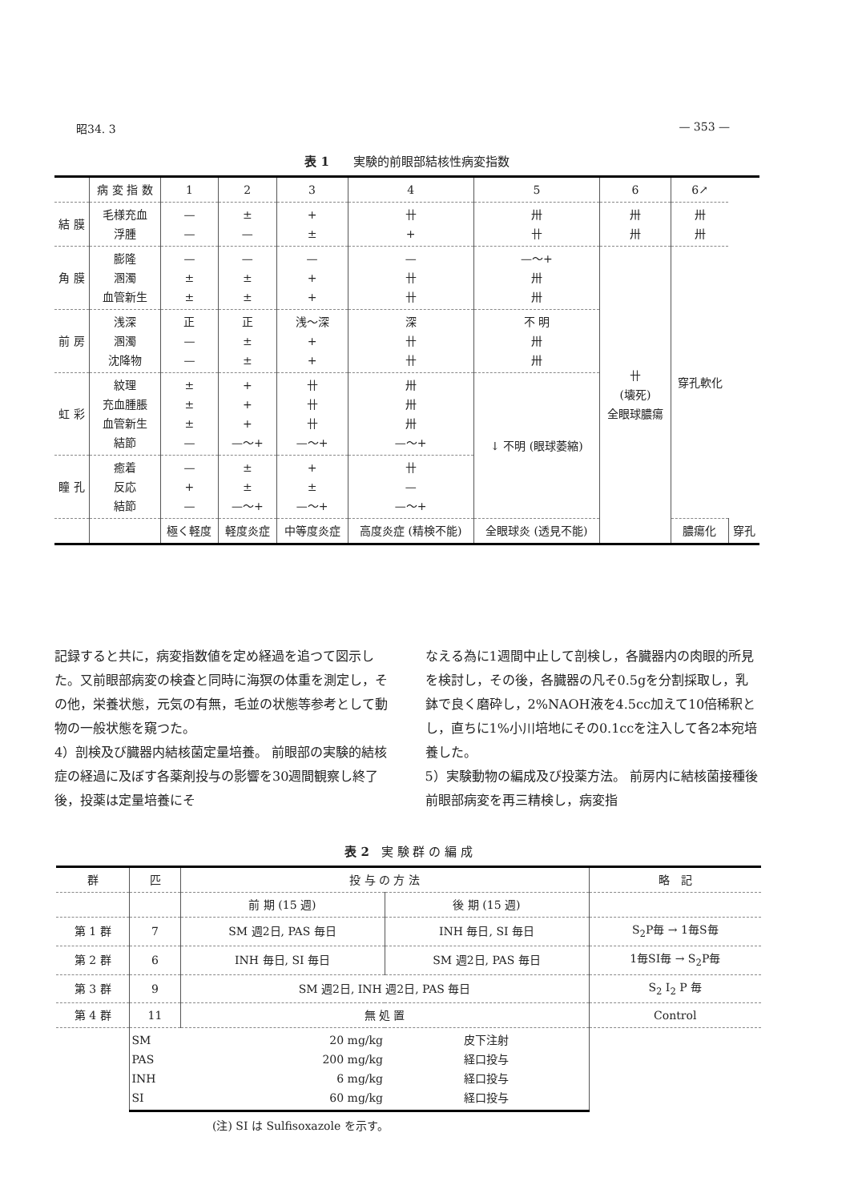昭34. 3 — 353 —
表 1　　実験的前眼部結核性病変指数
| | 病 変 指 数 | 1 | 2 | 3 | 4 | 5 | 6 | 6↗ | |
| --- | --- | --- | --- | --- | --- | --- | --- | --- | --- |
| 結 膜 | 毛様充血 浮腫 | — — | ± — | + ± | 卄 + | 卅 卄 | 卅 卅 | 卅 卅 | |
| 角 膜 | 膨隆 溷濁 血管新生 | — ± ± | — ± ± | — + + | — 卄 卄 | —〜+ 卅 卅 | 卄 (壊死) 全眼球膿瘍 | 穿孔軟化 | |
| 前 房 | 浅深 溷濁 沈降物 | 正 — — | 正 ± ± | 浅〜深 + + | 深 卄 卄 | 不 明 卅 卅 | | | |
| 虹 彩 | 紋理 充血腫脹 血管新生 結節 | ± ± ± — | + + + —〜+ | 卄 卄 卄 —〜+ | 卅 卅 卅 —〜+ | ↓ 不明 (眼球萎縮) | | | |
| 瞳 孔 | 癒着 反応 結節 | — + — | ± ± —〜+ | + ± —〜+ | 卄 — —〜+ | | | | |
| | | 極く軽度 | 軽度炎症 | 中等度炎症 | 高度炎症 (精検不能) | 全眼球炎 (透見不能) | | 膿瘍化 | 穿孔 |
記録すると共に，病変指数値を定め経過を追つて図示した。又前眼部病変の検査と同時に海猽の体重を測定し，その他，栄養状態，元気の有無，毛並の状態等参考として動物の一般状態を窺つた。
4）剖検及び臓器内結核菌定量培養。 前眼部の実験的結核症の経過に及ぼす各薬剤投与の影響を30週間観察し終了後，投薬は定量培養にそ
なえる為に1週間中止して剖検し，各臓器内の肉眼的所見を検討し，その後，各臓器の凡そ0.5gを分割採取し，乳鉢で良く磨砕し，2%NAOH液を4.5cc加えて10倍稀釈とし，直ちに1%小川培地にその0.1ccを注入して各2本宛培養した。
5）実験動物の編成及び投薬方法。 前房内に結核菌接種後前眼部病変を再三精検し，病変指
表 2　実 験 群 の 編 成
| 群 | 匹 | 投 与 の 方 法 | | 略 記 |
| --- | --- | --- | --- | --- |
| | | 前 期 (15 週) | 後 期 (15 週) | |
| 第 1 群 | 7 | SM 週2日, PAS 毎日 | INH 毎日, SI 毎日 | S<sub>2</sub>P毎 → 1毎S毎 |
| 第 2 群 | 6 | INH 毎日, SI 毎日 | SM 週2日, PAS 毎日 | 1毎SI毎 → S<sub>2</sub>P毎 |
| 第 3 群 | 9 | SM 週2日, INH 週2日, PAS 毎日 | | S<sub>2</sub> I<sub>2</sub> P 毎 |
| 第 4 群 | 11 | 無 処 置 | | Control |
| | SM PAS INH SI | 20 mg/kg 200 mg/kg 6 mg/kg 60 mg/kg | 皮下注射 経口投与 経口投与 経口投与 | |
(注) SI は Sulfisoxazole を示す。